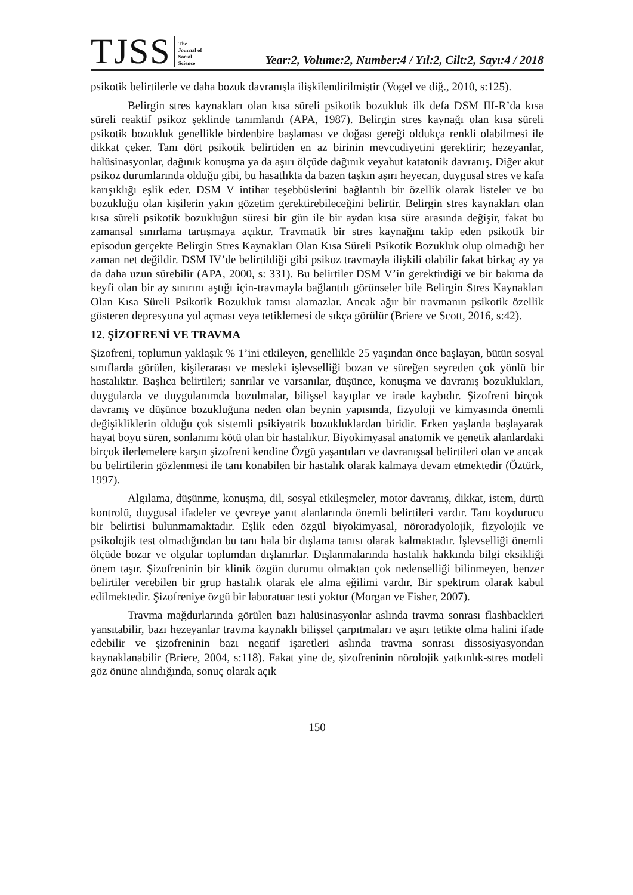TJSS The
Journal of
Social
Science Year:2, Volume:2, Number:4 / Yıl:2, Cilt:2, Sayı:4 / 2018
psikotik belirtilerle ve daha bozuk davranışla ilişkilendirilmiştir (Vogel ve diğ., 2010, s:125).
Belirgin stres kaynakları olan kısa süreli psikotik bozukluk ilk defa DSM III-R’da kısa süreli reaktif psikoz şeklinde tanımlandı (APA, 1987). Belirgin stres kaynağı olan kısa süreli psikotik bozukluk genellikle birdenbire başlaması ve doğası gereği oldukça renkli olabilmesi ile dikkat çeker. Tanı dört psikotik belirtiden en az birinin mevcudiyetini gerektirir; hezeyanlar, halüsinasyonlar, dağınık konuşma ya da aşırı ölçüde dağınık veyahut katatonik davranış. Diğer akut psikoz durumlarında olduğu gibi, bu hasatlıkta da bazen taşkın aşırı heyecan, duygusal stres ve kafa karışıklığı eşlik eder. DSM V intihar teşebbüslerini bağlantılı bir özellik olarak listeler ve bu bozukluğu olan kişilerin yakın gözetim gerektirebileceğini belirtir. Belirgin stres kaynakları olan kısa süreli psikotik bozukluğun süresi bir gün ile bir aydan kısa süre arasında değişir, fakat bu zamansal sınırlama tartışmaya açıktır. Travmatik bir stres kaynağını takip eden psikotik bir episodun gerçekte Belirgin Stres Kaynakları Olan Kısa Süreli Psikotik Bozukluk olup olmadığı her zaman net değildir. DSM IV’de belirtildiği gibi psikoz travmayla ilişkili olabilir fakat birkaç ay ya da daha uzun sürebilir (APA, 2000, s: 331). Bu belirtiler DSM V’in gerektirdiği ve bir bakıma da keyfi olan bir ay sınırını aştığı için-travmayla bağlantılı görünseler bile Belirgin Stres Kaynakları Olan Kısa Süreli Psikotik Bozukluk tanısı alamazlar. Ancak ağır bir travmanın psikotik özellik gösteren depresyona yol açması veya tetiklemesi de sıkça görülür (Briere ve Scott, 2016, s:42).
12. ŞİZOFRENİ VE TRAVMA
Şizofreni, toplumun yaklaşık % 1’ini etkileyen, genellikle 25 yaşından önce başlayan, bütün sosyal sınıflarda görülen, kişilerarası ve mesleki işlevselliği bozan ve süreğen seyreden çok yönlü bir hastalıktır. Başlıca belirtileri; sanrılar ve varsanılar, düşünce, konuşma ve davranış bozuklukları, duygularda ve duygulanımda bozulmalar, bilişsel kayıplar ve irade kaybıdır. Şizofreni birçok davranış ve düşünce bozukluğuna neden olan beynin yapısında, fizyoloji ve kimyasında önemli değişikliklerin olduğu çok sistemli psikiyatrik bozukluklardan biridir. Erken yaşlarda başlayarak hayat boyu süren, sonlanımı kötü olan bir hastalıktır. Biyokimyasal anatomik ve genetik alanlardaki birçok ilerlemelere karşın şizofreni kendine Özgü yaşantıları ve davranışsal belirtileri olan ve ancak bu belirtilerin gözlenmesi ile tanı konabilen bir hastalık olarak kalmaya devam etmektedir (Öztürk, 1997).
Algılama, düşünme, konuşma, dil, sosyal etkileşmeler, motor davranış, dikkat, istem, dürtü kontrolü, duygusal ifadeler ve çevreye yanıt alanlarında önemli belirtileri vardır. Tanı koydurucu bir belirtisi bulunmamaktadır. Eşlik eden özgül biyokimyasal, nöroradyolojik, fizyolojik ve psikolojik test olmadığından bu tanı hala bir dışlama tanısı olarak kalmaktadır. İşlevselliği önemli ölçüde bozar ve olgular toplumdan dışlanırlar. Dışlanmalarında hastalık hakkında bilgi eksikliği önem taşır. Şizofreninin bir klinik özgün durumu olmaktan çok nedenselliği bilinmeyen, benzer belirtiler verebilen bir grup hastalık olarak ele alma eğilimi vardır. Bir spektrum olarak kabul edilmektedir. Şizofreniye özgü bir laboratuar testi yoktur (Morgan ve Fisher, 2007).
Travma mağdurlarında görülen bazı halüsinasyonlar aslında travma sonrası flashbackleri yansıtabilir, bazı hezeyanlar travma kaynaklı bilişsel çarpıtmaları ve aşırı tetikte olma halini ifade edebilir ve şizofreninin bazı negatif işaretleri aslında travma sonrası dissosiyasyondan kaynaklanabilir (Briere, 2004, s:118). Fakat yine de, şizofreninin nörolojik yatkınlık-stres modeli göz önüne alındığında, sonuç olarak açık
150